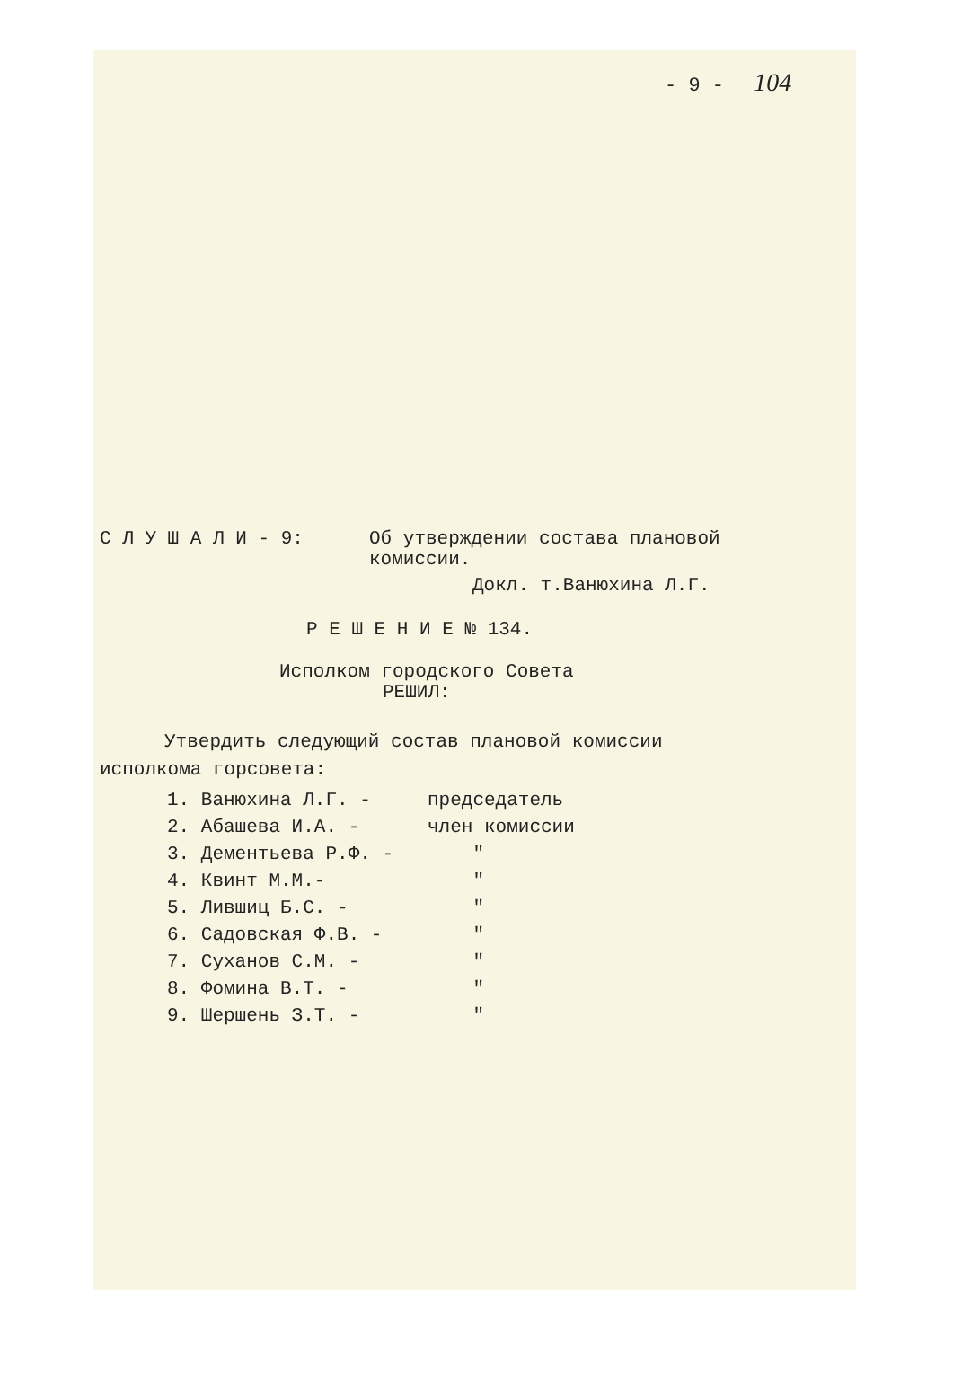- 9 - 104
С Л У Ш А Л И - 9: Об утверждении состава плановой
комиссии.
Докл. т.Ванюхина Л.Г.
Р Е Ш Е Н И Е № 134.
Исполком городского Совета
РЕШИЛ:
Утвердить следующий состав плановой комиссии
исполкома горсовета:
1. Ванюхина Л.Г. - председатель
2. Абашева И.А. - член комиссии
3. Дементьева Р.Ф. - "
4. Квинт М.М.- "
5. Лившиц Б.С. - "
6. Садовская Ф.В. - "
7. Суханов С.М. - "
8. Фомина В.Т. - "
9. Шершень З.Т. - "